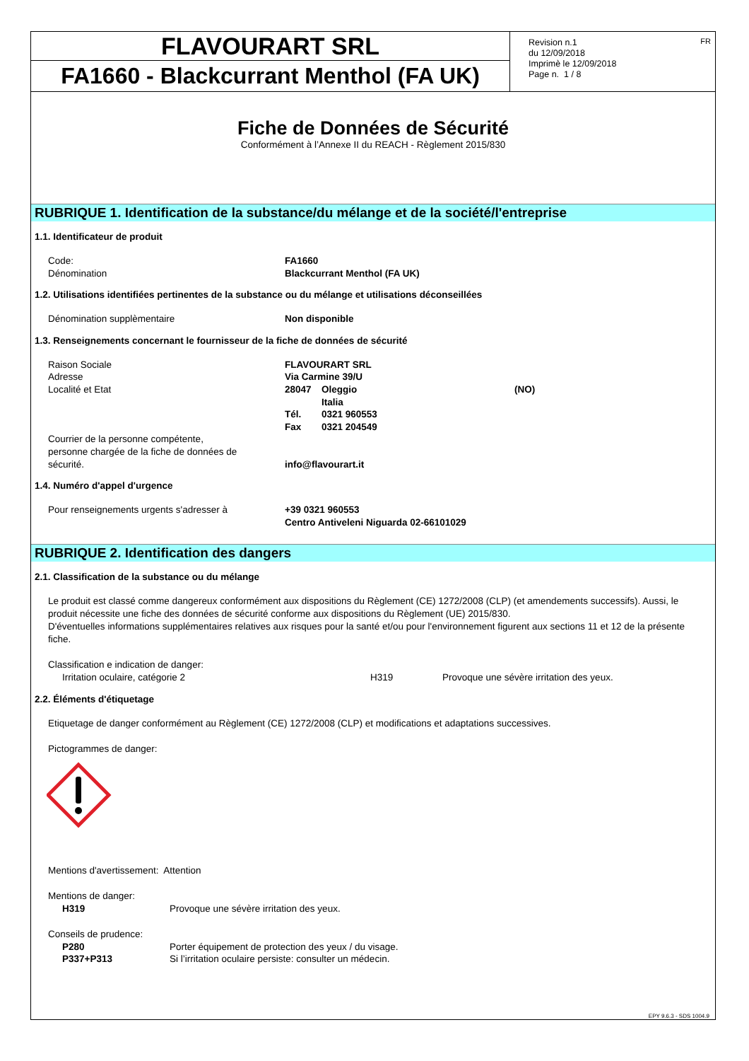FLAVOURART SRL
FA1660 - Blackcurrant Menthol (FA UK)
Revision n.1
du 12/09/2018
Imprimè le 12/09/2018
Page n. 1 / 8
FR
Fiche de Données de Sécurité
Conformément à l’Annexe II du REACH - Règlement 2015/830
RUBRIQUE 1. Identification de la substance/du mélange et de la société/l'entreprise
1.1. Identificateur de produit
| Code: | FA1660 |
| Dénomination | Blackcurrant Menthol (FA UK) |
1.2. Utilisations identifiées pertinentes de la substance ou du mélange et utilisations déconseillées
| Dénomination supplèmentaire | Non disponible |
1.3. Renseignements concernant le fournisseur de la fiche de données de sécurité
| Raison Sociale | FLAVOURART SRL | | |
| Adresse | Via Carmine 39/U | | |
| Localité et Etat | 28047 | Oleggio | (NO) |
| | | Italia | |
| | Tél. | 0321 960553 | |
| | Fax | 0321 204549 | |
| Courrier de la personne compétente, personne chargée de la fiche de données de sécurité. | info@flavourart.it | | |
1.4. Numéro d'appel d'urgence
| Pour renseignements urgents s'adresser à | +39 0321 960553 Centro Antiveleni Niguarda 02-66101029 |
RUBRIQUE 2. Identification des dangers
2.1. Classification de la substance ou du mélange
Le produit est classé comme dangereux conformément aux dispositions du Règlement (CE) 1272/2008 (CLP) (et amendements successifs). Aussi, le produit nécessite une fiche des données de sécurité conforme aux dispositions du Règlement (UE) 2015/830.
D'éventuelles informations supplémentaires relatives aux risques pour la santé et/ou pour l'environnement figurent aux sections 11 et 12 de la présente fiche.
Classification e indication de danger:
| Irritation oculaire, catégorie 2 | H319 | Provoque une sévère irritation des yeux. |
2.2. Éléments d'étiquetage
Etiquetage de danger conformément au Règlement (CE) 1272/2008 (CLP) et modifications et adaptations successives.
Pictogrammes de danger:
Mentions d'avertissement: Attention
Mentions de danger:
| H319 | Provoque une sévère irritation des yeux. |
Conseils de prudence:
| P280 | Porter équipement de protection des yeux / du visage. |
| P337+P313 | Si l’irritation oculaire persiste: consulter un médecin. |
EPY 9.6.3 - SDS 1004.9